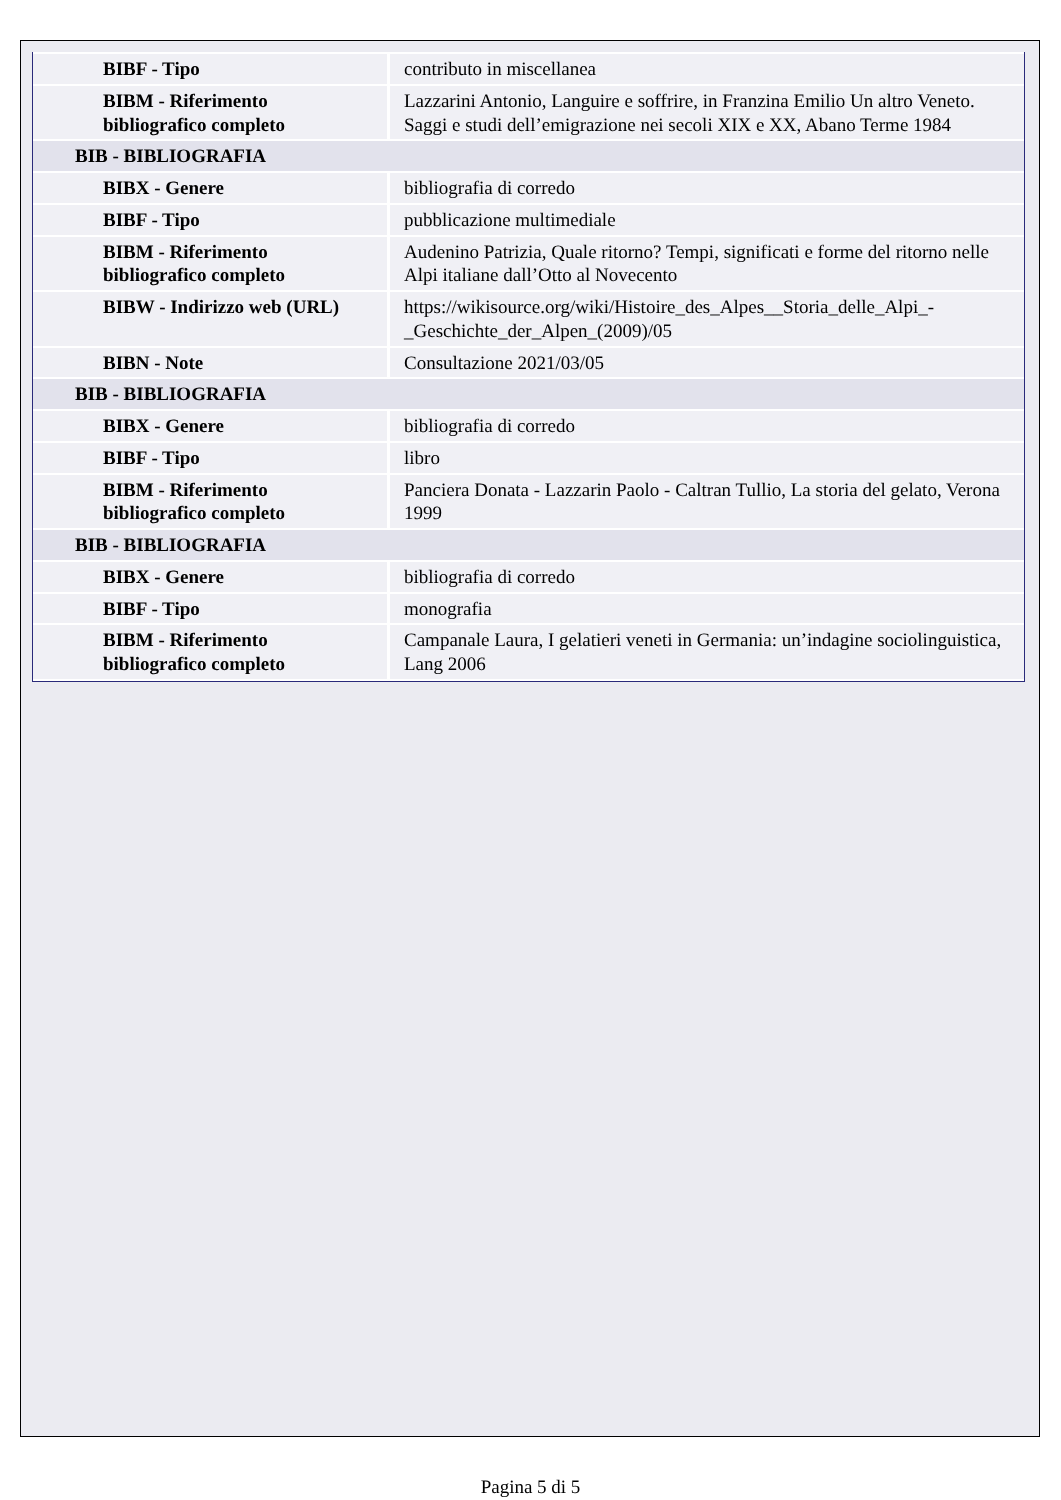| BIBF - Tipo | contributo in miscellanea |
| BIBM - Riferimento bibliografico completo | Lazzarini Antonio, Languire e soffrire, in Franzina Emilio Un altro Veneto. Saggi e studi dell’emigrazione nei secoli XIX e XX, Abano Terme 1984 |
| BIB - BIBLIOGRAFIA | |
| BIBX - Genere | bibliografia di corredo |
| BIBF - Tipo | pubblicazione multimediale |
| BIBM - Riferimento bibliografico completo | Audenino Patrizia, Quale ritorno? Tempi, significati e forme del ritorno nelle Alpi italiane dall’Otto al Novecento |
| BIBW - Indirizzo web (URL) | https://wikisource.org/wiki/Histoire_des_Alpes__Storia_delle_Alpi_-_Geschichte_der_Alpen_(2009)/05 |
| BIBN - Note | Consultazione 2021/03/05 |
| BIB - BIBLIOGRAFIA | |
| BIBX - Genere | bibliografia di corredo |
| BIBF - Tipo | libro |
| BIBM - Riferimento bibliografico completo | Panciera Donata - Lazzarin Paolo - Caltran Tullio, La storia del gelato, Verona 1999 |
| BIB - BIBLIOGRAFIA | |
| BIBX - Genere | bibliografia di corredo |
| BIBF - Tipo | monografia |
| BIBM - Riferimento bibliografico completo | Campanale Laura, I gelatieri veneti in Germania: un’indagine sociolinguistica, Lang 2006 |
Pagina 5 di 5